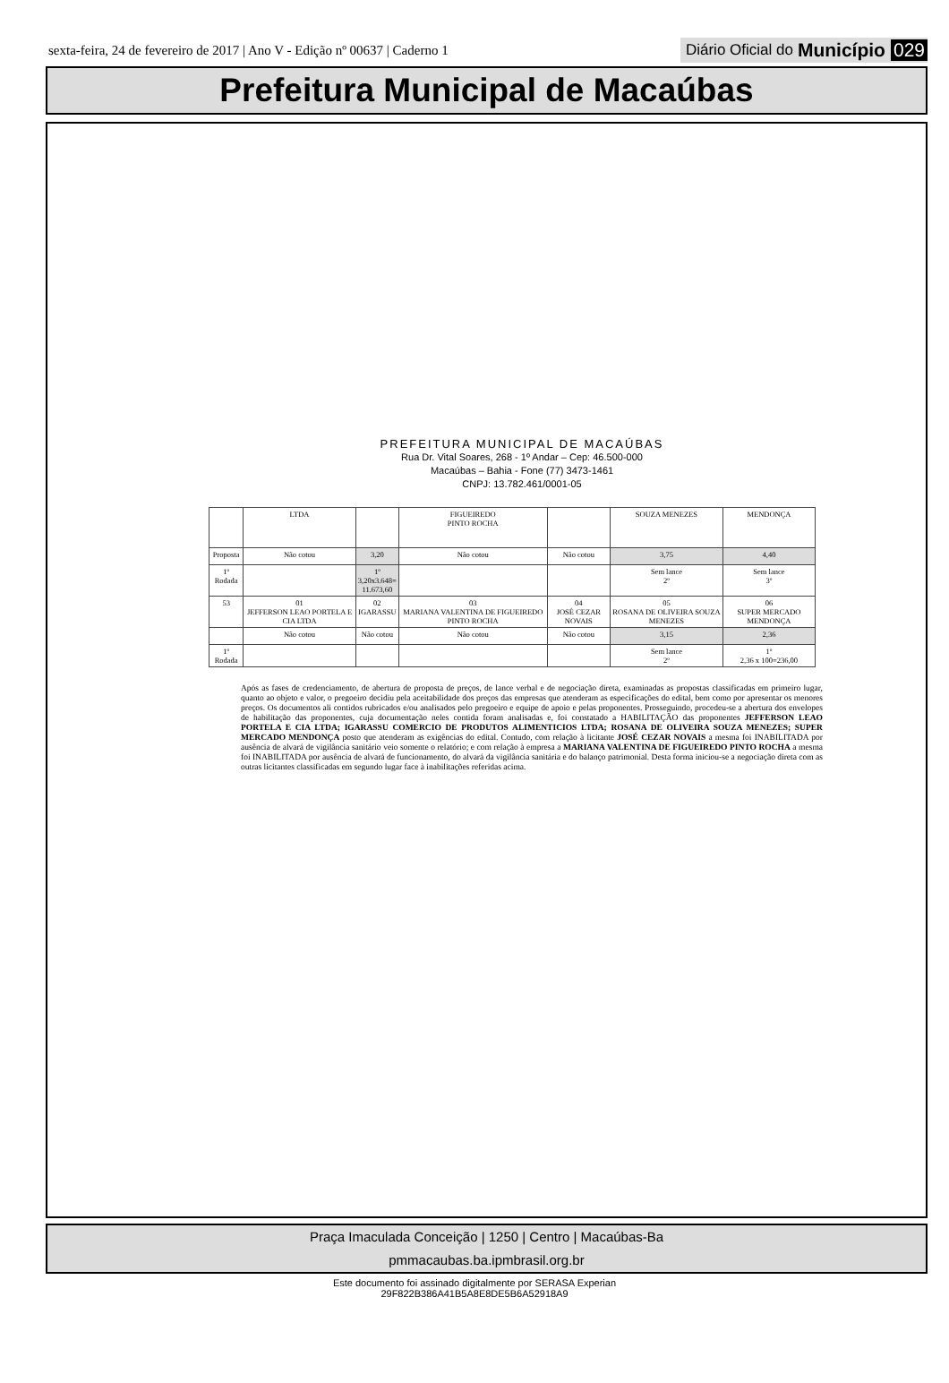sexta-feira, 24 de fevereiro de 2017 | Ano V - Edição nº 00637 | Caderno 1
Diário Oficial do Município 029
Prefeitura Municipal de Macaúbas
PREFEITURA MUNICIPAL DE MACAÚBAS
Rua Dr. Vital Soares, 268 - 1º Andar – Cep: 46.500-000
Macaúbas – Bahia - Fone (77) 3473-1461
CNPJ: 13.782.461/0001-05
| | LTDA | | FIGUEIREDO PINTO ROCHA | | SOUZA MENEZES | MENDONÇA |
| Proposta | Não cotou | 3,20 | Não cotou | Não cotou | 3,75 | 4,40 |
| 1º Rodada | | 1º 3,20x3.648= 11.673,60 | | | Sem lance 2º | Sem lance 3º |
| 53 | 01 JEFFERSON LEAO PORTELA E CIA LTDA | 02 IGARASSU | 03 MARIANA VALENTINA DE FIGUEIREDO PINTO ROCHA | 04 JOSÉ CEZAR NOVAIS | 05 ROSANA DE OLIVEIRA SOUZA MENEZES | 06 SUPER MERCADO MENDONÇA |
| | Não cotou | Não cotou | Não cotou | Não cotou | 3,15 | 2,36 |
| 1º Rodada | | | | | Sem lance 2º | 1º 2,36 x 100=236,00 |
Após as fases de credenciamento, de abertura de proposta de preços, de lance verbal e de negociação direta, examinadas as propostas classificadas em primeiro lugar, quanto ao objeto e valor, o pregoeiro decidiu pela aceitabilidade dos preços das empresas que atenderam as especificações do edital, bem como por apresentar os menores preços. Os documentos ali contidos rubricados e/ou analisados pelo pregoeiro e equipe de apoio e pelas proponentes. Prosseguindo, procedeu-se a abertura dos envelopes de habilitação das proponentes, cuja documentação neles contida foram analisadas e, foi constatado a HABILITAÇÃO das proponentes JEFFERSON LEAO PORTELA E CIA LTDA; IGARASSU COMERCIO DE PRODUTOS ALIMENTICIOS LTDA; ROSANA DE OLIVEIRA SOUZA MENEZES; SUPER MERCADO MENDONÇA posto que atenderam as exigências do edital. Contudo, com relação à licitante JOSÉ CEZAR NOVAIS a mesma foi INABILITADA por ausência de alvará de vigilância sanitário veio somente o relatório; e com relação à empresa a MARIANA VALENTINA DE FIGUEIREDO PINTO ROCHA a mesma foi INABILITADA por ausência de alvará de funcionamento, do alvará da vigilância sanitária e do balanço patrimonial. Desta forma iniciou-se a negociação direta com as outras licitantes classificadas em segundo lugar face à inabilitações referidas acima.
Praça Imaculada Conceição | 1250 | Centro | Macaúbas-Ba
pmmacaubas.ba.ipmbrasil.org.br
Este documento foi assinado digitalmente por SERASA Experian
29F822B386A41B5A8E8DE5B6A52918A9